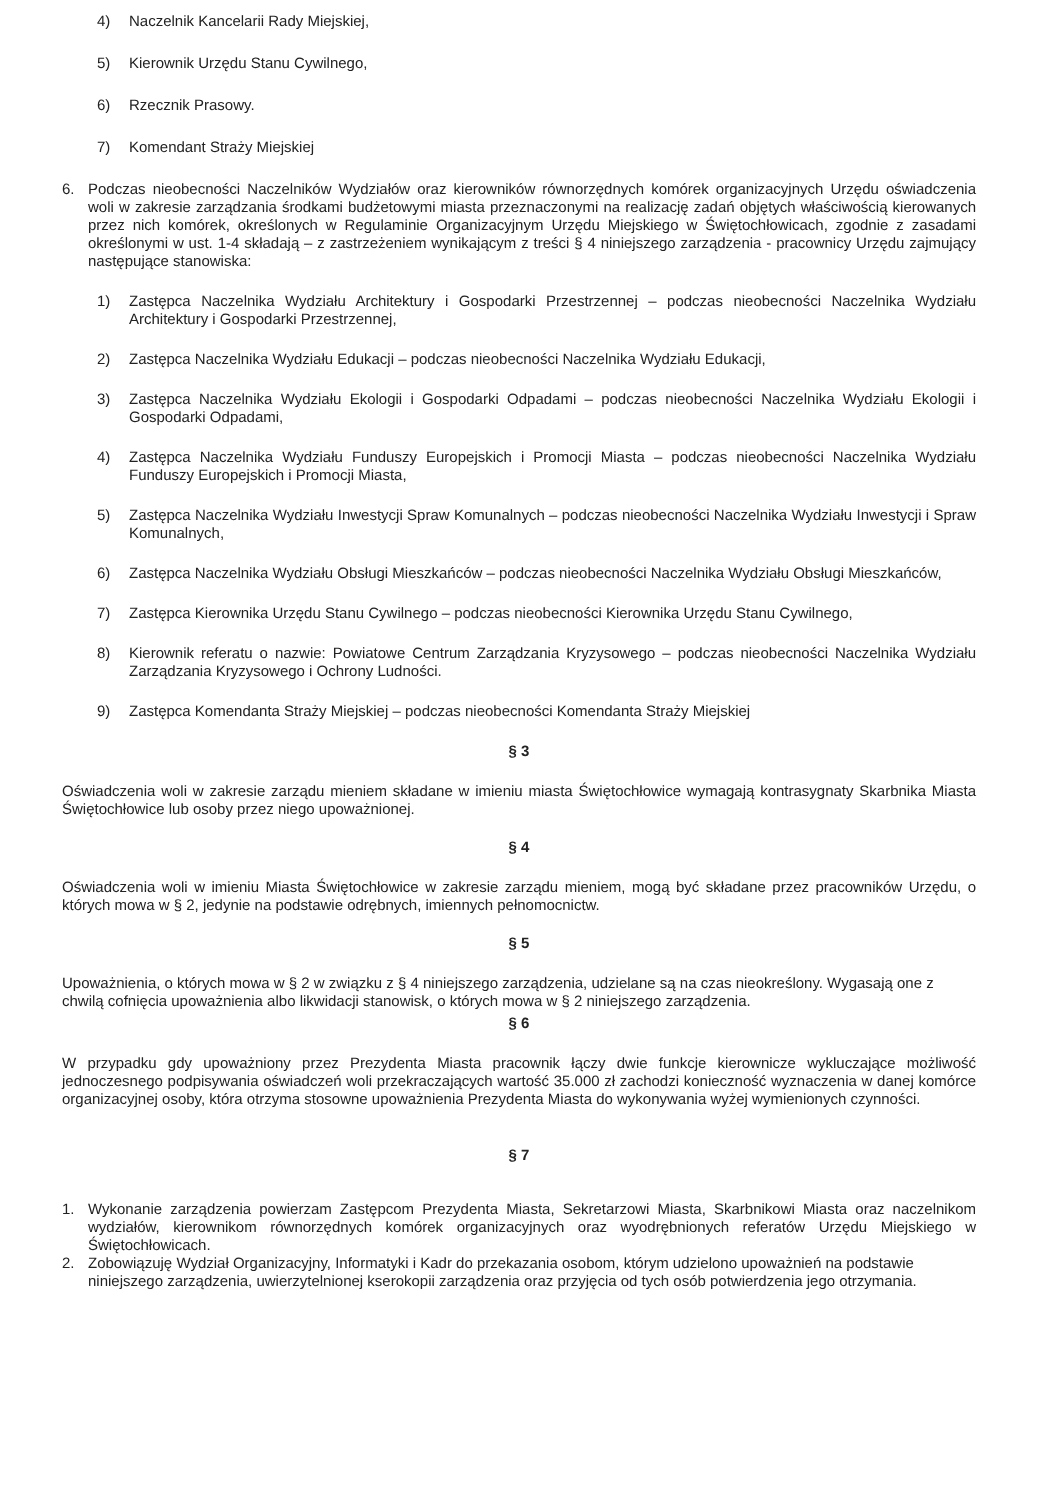4) Naczelnik Kancelarii Rady Miejskiej,
5) Kierownik Urzędu Stanu Cywilnego,
6) Rzecznik Prasowy.
7) Komendant Straży Miejskiej
6. Podczas nieobecności Naczelników Wydziałów oraz kierowników równorzędnych komórek organizacyjnych Urzędu oświadczenia woli w zakresie zarządzania środkami budżetowymi miasta przeznaczonymi na realizację zadań objętych właściwością kierowanych przez nich komórek, określonych w Regulaminie Organizacyjnym Urzędu Miejskiego w Świętochłowicach, zgodnie z zasadami określonymi w ust. 1-4 składają – z zastrzeżeniem wynikającym z treści § 4 niniejszego zarządzenia - pracownicy Urzędu zajmujący następujące stanowiska:
1) Zastępca Naczelnika Wydziału Architektury i Gospodarki Przestrzennej – podczas nieobecności Naczelnika Wydziału Architektury i Gospodarki Przestrzennej,
2) Zastępca Naczelnika Wydziału Edukacji – podczas nieobecności Naczelnika Wydziału Edukacji,
3) Zastępca Naczelnika Wydziału Ekologii i Gospodarki Odpadami – podczas nieobecności Naczelnika Wydziału Ekologii i Gospodarki Odpadami,
4) Zastępca Naczelnika Wydziału Funduszy Europejskich i Promocji Miasta – podczas nieobecności Naczelnika Wydziału Funduszy Europejskich i Promocji Miasta,
5) Zastępca Naczelnika Wydziału Inwestycji Spraw Komunalnych – podczas nieobecności Naczelnika Wydziału Inwestycji i Spraw Komunalnych,
6) Zastępca Naczelnika Wydziału Obsługi Mieszkańców – podczas nieobecności Naczelnika Wydziału Obsługi Mieszkańców,
7) Zastępca Kierownika Urzędu Stanu Cywilnego – podczas nieobecności Kierownika Urzędu Stanu Cywilnego,
8) Kierownik referatu o nazwie: Powiatowe Centrum Zarządzania Kryzysowego – podczas nieobecności Naczelnika Wydziału Zarządzania Kryzysowego i Ochrony Ludności.
9) Zastępca Komendanta Straży Miejskiej – podczas nieobecności Komendanta Straży Miejskiej
§ 3
Oświadczenia woli w zakresie zarządu mieniem składane w imieniu miasta Świętochłowice wymagają kontrasygnaty Skarbnika Miasta Świętochłowice lub osoby przez niego upoważnionej.
§ 4
Oświadczenia woli w imieniu Miasta Świętochłowice w zakresie zarządu mieniem, mogą być składane przez pracowników Urzędu, o których mowa w § 2, jedynie na podstawie odrębnych, imiennych pełnomocnictw.
§ 5
Upoważnienia, o których mowa w § 2 w związku z § 4 niniejszego zarządzenia, udzielane są na czas nieokreślony. Wygasają one z chwilą cofnięcia upoważnienia albo likwidacji stanowisk, o których mowa w § 2 niniejszego zarządzenia.
§ 6
W przypadku gdy upoważniony przez Prezydenta Miasta pracownik łączy dwie funkcje kierownicze wykluczające możliwość jednoczesnego podpisywania oświadczeń woli przekraczających wartość 35.000 zł zachodzi konieczność wyznaczenia w danej komórce organizacyjnej osoby, która otrzyma stosowne upoważnienia Prezydenta Miasta do wykonywania wyżej wymienionych czynności.
§ 7
1. Wykonanie zarządzenia powierzam Zastępcom Prezydenta Miasta, Sekretarzowi Miasta, Skarbnikowi Miasta oraz naczelnikom wydziałów, kierownikom równorzędnych komórek organizacyjnych oraz wyodrębnionych referatów Urzędu Miejskiego w Świętochłowicach.
2. Zobowiązuję Wydział Organizacyjny, Informatyki i Kadr do przekazania osobom, którym udzielono upoważnień na podstawie niniejszego zarządzenia, uwierzytelnionej kserokopii zarządzenia oraz przyjęcia od tych osób potwierdzenia jego otrzymania.